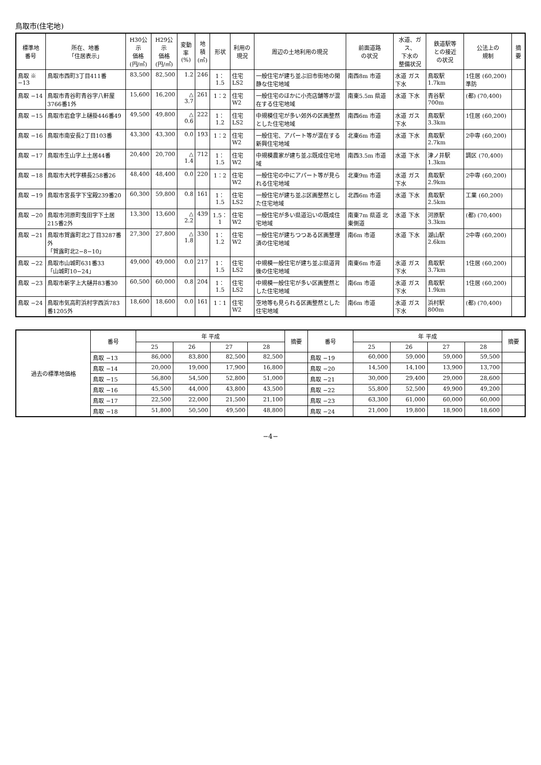鳥取市(住宅地)
| 標準地 番号 | 所在、地番 「住居表示」 | H30公示 価格 (円/㎡) | H29公示 価格 (円/㎡) | 変動率 (%) | 地積 (㎡) | 形状 | 利用の 現況 | 周辺の土地利用の現況 | 前面道路 の状況 | 水道、ガス、 下水の 整備状況 | 鉄道駅等 との接近 の状況 | 公法上の 規制 | 摘要 |
| --- | --- | --- | --- | --- | --- | --- | --- | --- | --- | --- | --- | --- | --- |
| 鳥取 ※ −13 | 鳥取市西町3丁目411番 | 83,500 | 82,500 | 1.2 | 246 | 1：1.5 | 住宅 LS2 | 一般住宅が建ち並ぶ旧市街地の閑静な住宅地域 | 南西8m 市道 | 水道 ガス 下水 | 鳥取駅 1.7km | 1住居 (60,200) 準防 | |
| 鳥取 −14 | 鳥取市青谷町青谷字八軒屋3766番1外 | 15,600 | 16,200 | △ 3.7 | 261 | 1：2 | 住宅 W2 | 一般住宅のほかに小売店舗等が混在する住宅地域 | 南東5.5m 県道 | 水道 下水 | 青谷駅 700m | (都) (70,400) | |
| 鳥取 −15 | 鳥取市岩倉字上樋掛446番49 | 49,500 | 49,800 | △ 0.6 | 222 | 1：1.2 | 住宅 LS2 | 中規模住宅が多い郊外の区画整然とした住宅地域 | 南西6m 市道 | 水道 ガス 下水 | 鳥取駅 3.3km | 1住居 (60,200) | |
| 鳥取 −16 | 鳥取市南安長2丁目103番 | 43,300 | 43,300 | 0.0 | 193 | 1：2 | 住宅 W2 | 一般住宅、アパート等が混在する新興住宅地域 | 北東6m 市道 | 水道 下水 | 鳥取駅 2.7km | 2中専 (60,200) | |
| 鳥取 −17 | 鳥取市生山字上土居44番 | 20,400 | 20,700 | △ 1.4 | 712 | 1：1.5 | 住宅 W2 | 中規模農家が建ち並ぶ既成住宅地域 | 南西3.5m 市道 | 水道 下水 | 津ノ井駅 1.3km | 調区 (70,400) | |
| 鳥取 −18 | 鳥取市大杙字横長258番26 | 48,400 | 48,400 | 0.0 | 220 | 1：2 | 住宅 W2 | 一般住宅の中にアパート等が見られる住宅地域 | 北東9m 市道 | 水道 ガス 下水 | 鳥取駅 2.9km | 2中専 (60,200) | |
| 鳥取 −19 | 鳥取市宮長字下宝殿239番20 | 60,300 | 59,800 | 0.8 | 161 | 1：1.5 | 住宅 LS2 | 一般住宅が建ち並ぶ区画整然とした住宅地域 | 北西6m 市道 | 水道 下水 | 鳥取駅 2.5km | 工業 (60,200) | |
| 鳥取 −20 | 鳥取市河原町曳田字下土居215番2外 | 13,300 | 13,600 | △ 2.2 | 439 | 1.5：1 | 住宅 W2 | 一般住宅が多い県道沿いの既成住宅地域 | 南東7m 県道 北東側道 | 水道 下水 | 河原駅 3.3km | (都) (70,400) | |
| 鳥取 −21 | 鳥取市賀露町北2丁目3287番外 「賀露町北2−8−10」 | 27,300 | 27,800 | △ 1.8 | 330 | 1：1.2 | 住宅 W2 | 一般住宅が建ちつつある区画整理済の住宅地域 | 南6m 市道 | 水道 下水 | 湖山駅 2.6km | 2中専 (60,200) | |
| 鳥取 −22 | 鳥取市山城町631番33 「山城町10−24」 | 49,000 | 49,000 | 0.0 | 217 | 1：1.5 | 住宅 LS2 | 中規模一般住宅が建ち並ぶ県道背後の住宅地域 | 南東6m 市道 | 水道 ガス 下水 | 鳥取駅 3.7km | 1住居 (60,200) | |
| 鳥取 −23 | 鳥取市新字上大樋井83番30 | 60,500 | 60,000 | 0.8 | 204 | 1：1.5 | 住宅 LS2 | 中規模一般住宅が多い区画整然とした住宅地域 | 南6m 市道 | 水道 ガス 下水 | 鳥取駅 1.9km | 1住居 (60,200) | |
| 鳥取 −24 | 鳥取市気高町浜村字西浜783番1205外 | 18,600 | 18,600 | 0.0 | 161 | 1：1 | 住宅 W2 | 空地等も見られる区画整然とした住宅地域 | 南6m 市道 | 水道 ガス 下水 | 浜村駅 800m | (都) (70,400) | |
| 過去の標準地価格 | 番号 | 年 平成 | | | | 摘要 | 番号 | 年 平成 | | | | 摘要 |
| --- | --- | --- | --- | --- | --- | --- | --- | --- | --- | --- | --- | --- |
| | | 25 | 26 | 27 | 28 | | | 25 | 26 | 27 | 28 | |
| | 鳥取 −13 | 86,000 | 83,800 | 82,500 | 82,500 | | 鳥取 −19 | 60,000 | 59,000 | 59,000 | 59,500 | |
| | 鳥取 −14 | 20,000 | 19,000 | 17,900 | 16,800 | | 鳥取 −20 | 14,500 | 14,100 | 13,900 | 13,700 | |
| | 鳥取 −15 | 56,800 | 54,500 | 52,800 | 51,000 | | 鳥取 −21 | 30,000 | 29,400 | 29,000 | 28,600 | |
| | 鳥取 −16 | 45,500 | 44,000 | 43,800 | 43,500 | | 鳥取 −22 | 55,800 | 52,500 | 49,900 | 49,200 | |
| | 鳥取 −17 | 22,500 | 22,000 | 21,500 | 21,100 | | 鳥取 −23 | 63,300 | 61,000 | 60,000 | 60,000 | |
| | 鳥取 −18 | 51,800 | 50,500 | 49,500 | 48,800 | | 鳥取 −24 | 21,000 | 19,800 | 18,900 | 18,600 | |
−4−